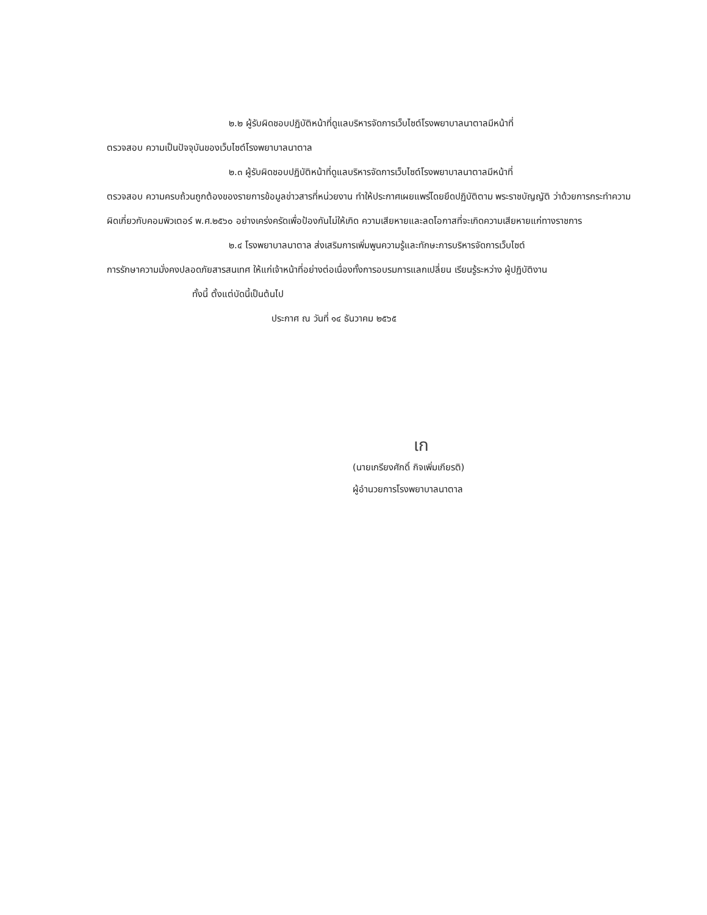๒.๒ ผู้รับผิดชอบปฏิบัติหน้าที่ดูแลบริหารจัดการเว็บไซต์โรงพยาบาลนาตาลมีหน้าที่
ตรวจสอบ ความเป็นปัจจุบันของเว็บไซต์โรงพยาบาลนาตาล
๒.๓ ผู้รับผิดชอบปฏิบัติหน้าที่ดูแลบริหารจัดการเว็บไซต์โรงพยาบาลนาตาลมีหน้าที่
ตรวจสอบ ความครบถ้วนถูกต้องของรายการข้อมูลข่าวสารที่หน่วยงาน ทำให้ประกาศเผยแพร่โดยยึดปฏิบัติตาม พระราชบัญญัติ ว่าด้วยการกระทำความผิดเกี่ยวกับคอมพิวเตอร์ พ.ศ.๒๕๖๐ อย่างเคร่งครัดเพื่อป้องกันไม่ให้เกิด ความเสียหายและลดโอกาสที่จะเกิดความเสียหายแก่ทางราชการ
๒.๔ โรงพยาบาลนาตาล ส่งเสริมการเพิ่มพูนความรู้และทักษะการบริหารจัดการเว็บไซต์
การรักษาความมั่งคงปลอดภัยสารสนเทศ ให้แก่เจ้าหน้าที่อย่างต่อเนื่องทั้งการอบรมการแลกเปลี่ยน เรียนรู้ระหว่าง ผู้ปฏิบัติงาน
ทั้งนี้ ตั้งแต่บัดนี้เป็นต้นไป
ประกาศ ณ วันที่ ๑๔ ธันวาคม ๒๕๖๕
เก
(นายเกรียงศักดิ์ กิจเพิ่มเกียรติ)
ผู้อำนวยการโรงพยาบาลนาตาล